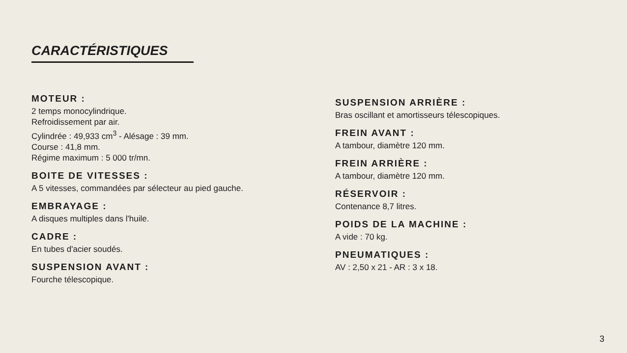CARACTÉRISTIQUES
MOTEUR :
2 temps monocylindrique.
Refroidissement par air.
Cylindrée : 49,933 cm<sup>3</sup> - Alésage : 39 mm.
Course : 41,8 mm.
Régime maximum : 5 000 tr/mn.
BOITE DE VITESSES :
A 5 vitesses, commandées par sélecteur au pied gauche.
EMBRAYAGE :
A disques multiples dans l'huile.
CADRE :
En tubes d'acier soudés.
SUSPENSION AVANT :
Fourche télescopique.
SUSPENSION ARRIÈRE :
Bras oscillant et amortisseurs télescopiques.
FREIN AVANT :
A tambour, diamètre 120 mm.
FREIN ARRIÈRE :
A tambour, diamètre 120 mm.
RÉSERVOIR :
Contenance 8,7 litres.
POIDS DE LA MACHINE :
A vide : 70 kg.
PNEUMATIQUES :
AV : 2,50 x 21 - AR : 3 x 18.
3